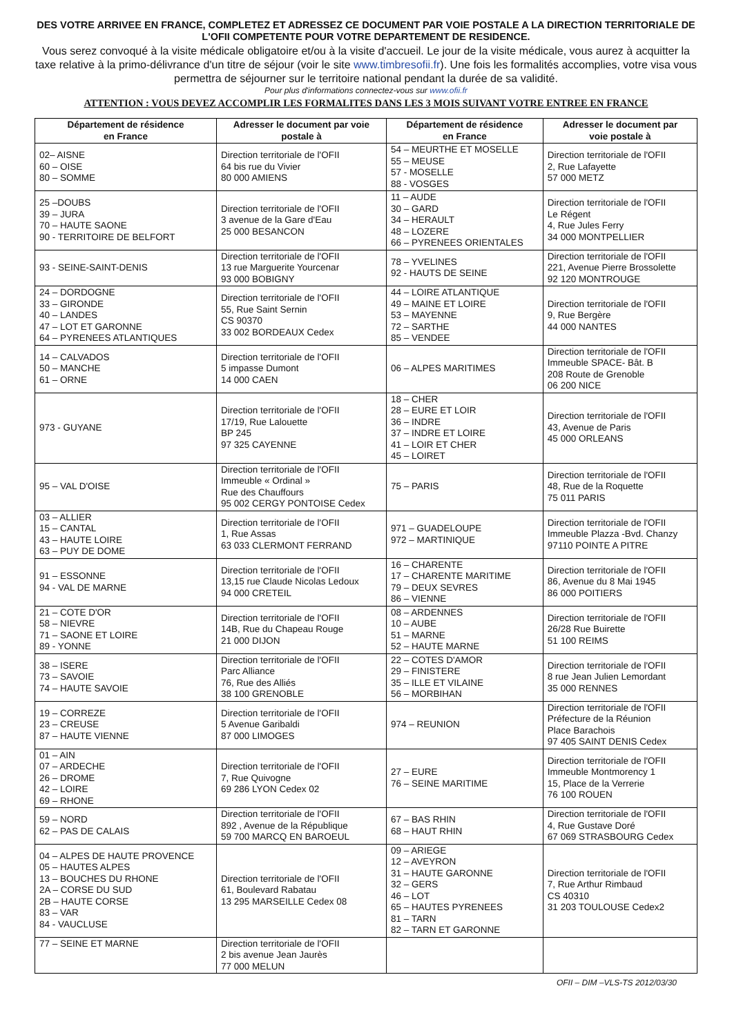DES VOTRE ARRIVEE EN FRANCE, COMPLETEZ ET ADRESSEZ CE DOCUMENT PAR VOIE POSTALE A LA DIRECTION TERRITORIALE DE L'OFII COMPETENTE POUR VOTRE DEPARTEMENT DE RESIDENCE.
Vous serez convoqué à la visite médicale obligatoire et/ou à la visite d'accueil. Le jour de la visite médicale, vous aurez à acquitter la taxe relative à la primo-délivrance d'un titre de séjour (voir le site www.timbresofii.fr). Une fois les formalités accomplies, votre visa vous permettra de séjourner sur le territoire national pendant la durée de sa validité.
Pour plus d'informations connectez-vous sur www.ofii.fr
ATTENTION : VOUS DEVEZ ACCOMPLIR LES FORMALITES DANS LES 3 MOIS SUIVANT VOTRE ENTREE EN FRANCE
| Département de résidence en France | Adresser le document par voie postale à | Département de résidence en France | Adresser le document par voie postale à |
| --- | --- | --- | --- |
| 02– AISNE 60 – OISE 80 – SOMME | Direction territoriale de l'OFII 64 bis rue du Vivier 80 000 AMIENS | 54 – MEURTHE ET MOSELLE 55 – MEUSE 57 - MOSELLE 88 - VOSGES | Direction territoriale de l'OFII 2, Rue Lafayette 57 000 METZ |
| 25 –DOUBS 39 – JURA 70 – HAUTE SAONE 90 - TERRITOIRE DE BELFORT | Direction territoriale de l'OFII 3 avenue de la Gare d'Eau 25 000 BESANCON | 11 – AUDE 30 – GARD 34 – HERAULT 48 – LOZERE 66 – PYRENEES ORIENTALES | Direction territoriale de l'OFII Le Régent 4, Rue Jules Ferry 34 000 MONTPELLIER |
| 93 - SEINE-SAINT-DENIS | Direction territoriale de l'OFII 13 rue Marguerite Yourcenar 93 000 BOBIGNY | 78 – YVELINES 92 - HAUTS DE SEINE | Direction territoriale de l'OFII 221, Avenue Pierre Brossolette 92 120 MONTROUGE |
| 24 – DORDOGNE 33 – GIRONDE 40 – LANDES 47 – LOT ET GARONNE 64 – PYRENEES ATLANTIQUES | Direction territoriale de l'OFII 55, Rue Saint Sernin CS 90370 33 002 BORDEAUX Cedex | 44 – LOIRE ATLANTIQUE 49 – MAINE ET LOIRE 53 – MAYENNE 72 – SARTHE 85 – VENDEE | Direction territoriale de l'OFII 9, Rue Bergère 44 000 NANTES |
| 14 – CALVADOS 50 – MANCHE 61 – ORNE | Direction territoriale de l'OFII 5 impasse Dumont 14 000 CAEN | 06 – ALPES MARITIMES | Direction territoriale de l'OFII Immeuble SPACE- Bât. B 208 Route de Grenoble 06 200 NICE |
| 973 - GUYANE | Direction territoriale de l'OFII 17/19, Rue Lalouette BP 245 97 325 CAYENNE | 18 – CHER 28 – EURE ET LOIR 36 – INDRE 37 – INDRE ET LOIRE 41 – LOIR ET CHER 45 – LOIRET | Direction territoriale de l'OFII 43, Avenue de Paris 45 000 ORLEANS |
| 95 – VAL D'OISE | Direction territoriale de l'OFII Immeuble « Ordinal » Rue des Chauffours 95 002 CERGY PONTOISE Cedex | 75 – PARIS | Direction territoriale de l'OFII 48, Rue de la Roquette 75 011 PARIS |
| 03 – ALLIER 15 – CANTAL 43 – HAUTE LOIRE 63 – PUY DE DOME | Direction territoriale de l'OFII 1, Rue Assas 63 033 CLERMONT FERRAND | 971 – GUADELOUPE 972 – MARTINIQUE | Direction territoriale de l'OFII Immeuble Plazza -Bvd. Chanzy 97110 POINTE A PITRE |
| 91 – ESSONNE 94 - VAL DE MARNE | Direction territoriale de l'OFII 13,15 rue Claude Nicolas Ledoux 94 000 CRETEIL | 16 – CHARENTE 17 – CHARENTE MARITIME 79 – DEUX SEVRES 86 – VIENNE | Direction territoriale de l'OFII 86, Avenue du 8 Mai 1945 86 000 POITIERS |
| 21 – COTE D'OR 58 – NIEVRE 71 – SAONE ET LOIRE 89 - YONNE | Direction territoriale de l'OFII 14B, Rue du Chapeau Rouge 21 000 DIJON | 08 – ARDENNES 10 – AUBE 51 – MARNE 52 – HAUTE MARNE | Direction territoriale de l'OFII 26/28 Rue Buirette 51 100 REIMS |
| 38 – ISERE 73 – SAVOIE 74 – HAUTE SAVOIE | Direction territoriale de l'OFII Parc Alliance 76, Rue des Alliés 38 100 GRENOBLE | 22 – COTES D'AMOR 29 – FINISTERE 35 – ILLE ET VILAINE 56 – MORBIHAN | Direction territoriale de l'OFII 8 rue Jean Julien Lemordant 35 000 RENNES |
| 19 – CORREZE 23 – CREUSE 87 – HAUTE VIENNE | Direction territoriale de l'OFII 5 Avenue Garibaldi 87 000 LIMOGES | 974 – REUNION | Direction territoriale de l'OFII Préfecture de la Réunion Place Barachois 97 405 SAINT DENIS Cedex |
| 01 – AIN 07 – ARDECHE 26 – DROME 42 – LOIRE 69 – RHONE | Direction territoriale de l'OFII 7, Rue Quivogne 69 286 LYON Cedex 02 | 27 – EURE 76 – SEINE MARITIME | Direction territoriale de l'OFII Immeuble Montmorency 1 15, Place de la Verrerie 76 100 ROUEN |
| 59 – NORD 62 – PAS DE CALAIS | Direction territoriale de l'OFII 892 , Avenue de la République 59 700 MARCQ EN BAROEUL | 67 – BAS RHIN 68 – HAUT RHIN | Direction territoriale de l'OFII 4, Rue Gustave Doré 67 069 STRASBOURG Cedex |
| 04 – ALPES DE HAUTE PROVENCE 05 – HAUTES ALPES 13 – BOUCHES DU RHONE 2A – CORSE DU SUD 2B – HAUTE CORSE 83 – VAR 84 - VAUCLUSE | Direction territoriale de l'OFII 61, Boulevard Rabatau 13 295 MARSEILLE Cedex 08 | 09 – ARIEGE 12 – AVEYRON 31 – HAUTE GARONNE 32 – GERS 46 – LOT 65 – HAUTES PYRENEES 81 – TARN 82 – TARN ET GARONNE | Direction territoriale de l'OFII 7, Rue Arthur Rimbaud CS 40310 31 203 TOULOUSE Cedex2 |
| 77 – SEINE ET MARNE | Direction territoriale de l'OFII 2 bis avenue Jean Jaurès 77 000 MELUN | | |
OFII – DIM –VLS-TS 2012/03/30